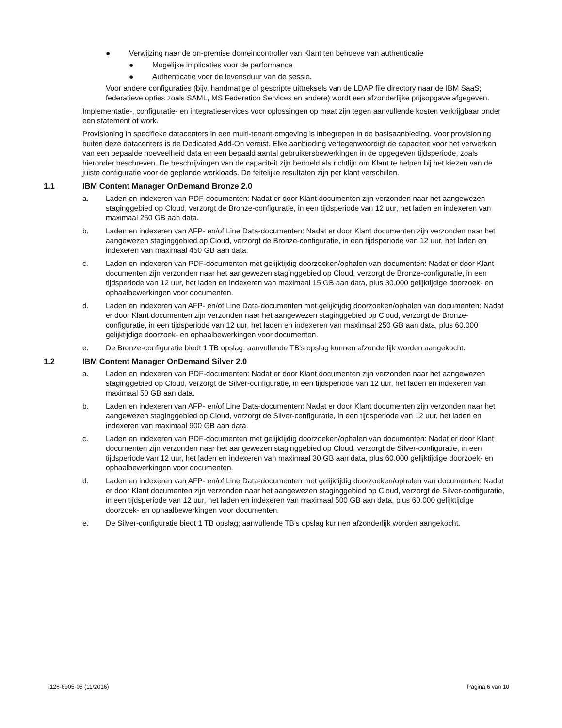● Verwijzing naar de on-premise domeincontroller van Klant ten behoeve van authenticatie
● Mogelijke implicaties voor de performance
● Authenticatie voor de levensduur van de sessie.
Voor andere configuraties (bijv. handmatige of gescripte uittreksels van de LDAP file directory naar de IBM SaaS; federatieve opties zoals SAML, MS Federation Services en andere) wordt een afzonderlijke prijsopgave afgegeven.
Implementatie-, configuratie- en integratieservices voor oplossingen op maat zijn tegen aanvullende kosten verkrijgbaar onder een statement of work.
Provisioning in specifieke datacenters in een multi-tenant-omgeving is inbegrepen in de basisaanbieding. Voor provisioning buiten deze datacenters is de Dedicated Add-On vereist. Elke aanbieding vertegenwoordigt de capaciteit voor het verwerken van een bepaalde hoeveelheid data en een bepaald aantal gebruikersbewerkingen in de opgegeven tijdsperiode, zoals hieronder beschreven. De beschrijvingen van de capaciteit zijn bedoeld als richtlijn om Klant te helpen bij het kiezen van de juiste configuratie voor de geplande workloads. De feitelijke resultaten zijn per klant verschillen.
1.1 IBM Content Manager OnDemand Bronze 2.0
a. Laden en indexeren van PDF-documenten: Nadat er door Klant documenten zijn verzonden naar het aangewezen staginggebied op Cloud, verzorgt de Bronze-configuratie, in een tijdsperiode van 12 uur, het laden en indexeren van maximaal 250 GB aan data.
b. Laden en indexeren van AFP- en/of Line Data-documenten: Nadat er door Klant documenten zijn verzonden naar het aangewezen staginggebied op Cloud, verzorgt de Bronze-configuratie, in een tijdsperiode van 12 uur, het laden en indexeren van maximaal 450 GB aan data.
c. Laden en indexeren van PDF-documenten met gelijktijdig doorzoeken/ophalen van documenten: Nadat er door Klant documenten zijn verzonden naar het aangewezen staginggebied op Cloud, verzorgt de Bronze-configuratie, in een tijdsperiode van 12 uur, het laden en indexeren van maximaal 15 GB aan data, plus 30.000 gelijktijdige doorzoek- en ophaalbewerkingen voor documenten.
d. Laden en indexeren van AFP- en/of Line Data-documenten met gelijktijdig doorzoeken/ophalen van documenten: Nadat er door Klant documenten zijn verzonden naar het aangewezen staginggebied op Cloud, verzorgt de Bronze-configuratie, in een tijdsperiode van 12 uur, het laden en indexeren van maximaal 250 GB aan data, plus 60.000 gelijktijdige doorzoek- en ophaalbewerkingen voor documenten.
e. De Bronze-configuratie biedt 1 TB opslag; aanvullende TB's opslag kunnen afzonderlijk worden aangekocht.
1.2 IBM Content Manager OnDemand Silver 2.0
a. Laden en indexeren van PDF-documenten: Nadat er door Klant documenten zijn verzonden naar het aangewezen staginggebied op Cloud, verzorgt de Silver-configuratie, in een tijdsperiode van 12 uur, het laden en indexeren van maximaal 50 GB aan data.
b. Laden en indexeren van AFP- en/of Line Data-documenten: Nadat er door Klant documenten zijn verzonden naar het aangewezen staginggebied op Cloud, verzorgt de Silver-configuratie, in een tijdsperiode van 12 uur, het laden en indexeren van maximaal 900 GB aan data.
c. Laden en indexeren van PDF-documenten met gelijktijdig doorzoeken/ophalen van documenten: Nadat er door Klant documenten zijn verzonden naar het aangewezen staginggebied op Cloud, verzorgt de Silver-configuratie, in een tijdsperiode van 12 uur, het laden en indexeren van maximaal 30 GB aan data, plus 60.000 gelijktijdige doorzoek- en ophaalbewerkingen voor documenten.
d. Laden en indexeren van AFP- en/of Line Data-documenten met gelijktijdig doorzoeken/ophalen van documenten: Nadat er door Klant documenten zijn verzonden naar het aangewezen staginggebied op Cloud, verzorgt de Silver-configuratie, in een tijdsperiode van 12 uur, het laden en indexeren van maximaal 500 GB aan data, plus 60.000 gelijktijdige doorzoek- en ophaalbewerkingen voor documenten.
e. De Silver-configuratie biedt 1 TB opslag; aanvullende TB's opslag kunnen afzonderlijk worden aangekocht.
i126-6905-05 (11/2016) Pagina 6 van 10